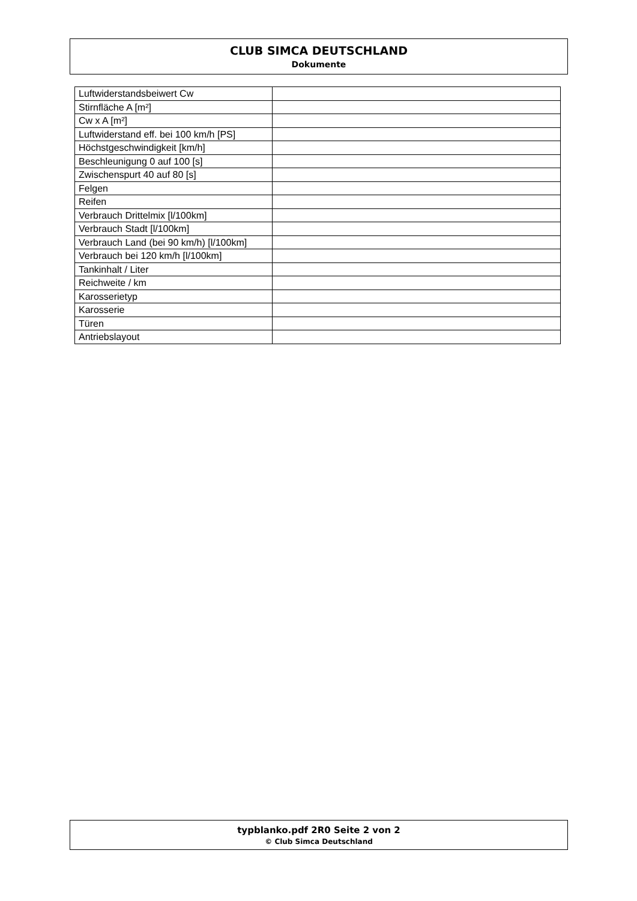CLUB SIMCA DEUTSCHLAND
Dokumente
| Luftwiderstandsbeiwert Cw | |
| Stirnfläche A [m²] | |
| Cw x A [m²] | |
| Luftwiderstand eff. bei 100 km/h [PS] | |
| Höchstgeschwindigkeit [km/h] | |
| Beschleunigung 0 auf 100 [s] | |
| Zwischenspurt 40 auf 80 [s] | |
| Felgen | |
| Reifen | |
| Verbrauch Drittelmix [l/100km] | |
| Verbrauch Stadt [l/100km] | |
| Verbrauch Land (bei 90 km/h) [l/100km] | |
| Verbrauch bei 120 km/h [l/100km] | |
| Tankinhalt / Liter | |
| Reichweite / km | |
| Karosserietyp | |
| Karosserie | |
| Türen | |
| Antriebslayout | |
typblanko.pdf 2R0 Seite 2 von 2
© Club Simca Deutschland